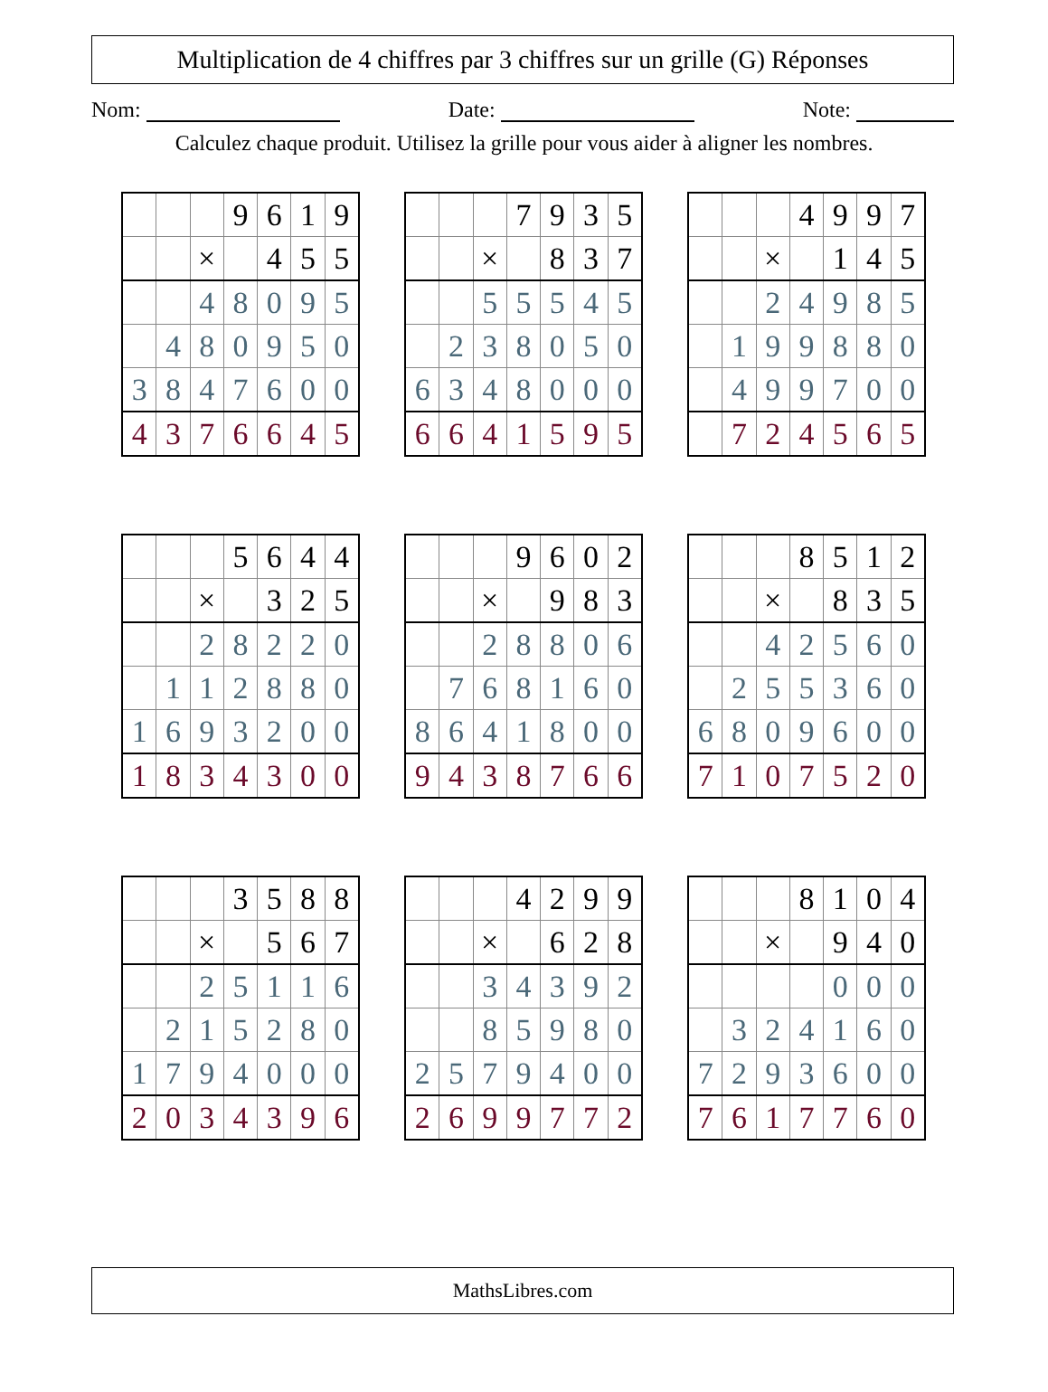Multiplication de 4 chiffres par 3 chiffres sur un grille (G) Réponses
Nom: Date: Note:
Calculez chaque produit. Utilisez la grille pour vous aider à aligner les nombres.
| | | | 9 | 6 | 1 | 9 |
| | | × | | 4 | 5 | 5 |
| | | 4 | 8 | 0 | 9 | 5 |
| | 4 | 8 | 0 | 9 | 5 | 0 |
| 3 | 8 | 4 | 7 | 6 | 0 | 0 |
| 4 | 3 | 7 | 6 | 6 | 4 | 5 |
| | | | 7 | 9 | 3 | 5 |
| | | × | | 8 | 3 | 7 |
| | | 5 | 5 | 5 | 4 | 5 |
| | 2 | 3 | 8 | 0 | 5 | 0 |
| 6 | 3 | 4 | 8 | 0 | 0 | 0 |
| 6 | 6 | 4 | 1 | 5 | 9 | 5 |
| | | | 4 | 9 | 9 | 7 |
| | | × | | 1 | 4 | 5 |
| | | 2 | 4 | 9 | 8 | 5 |
| | 1 | 9 | 9 | 8 | 8 | 0 |
| | 4 | 9 | 9 | 7 | 0 | 0 |
| | 7 | 2 | 4 | 5 | 6 | 5 |
| | | | 5 | 6 | 4 | 4 |
| | | × | | 3 | 2 | 5 |
| | | 2 | 8 | 2 | 2 | 0 |
| | 1 | 1 | 2 | 8 | 8 | 0 |
| 1 | 6 | 9 | 3 | 2 | 0 | 0 |
| 1 | 8 | 3 | 4 | 3 | 0 | 0 |
| | | | 9 | 6 | 0 | 2 |
| | | × | | 9 | 8 | 3 |
| | | 2 | 8 | 8 | 0 | 6 |
| | 7 | 6 | 8 | 1 | 6 | 0 |
| 8 | 6 | 4 | 1 | 8 | 0 | 0 |
| 9 | 4 | 3 | 8 | 7 | 6 | 6 |
| | | | 8 | 5 | 1 | 2 |
| | | × | | 8 | 3 | 5 |
| | | 4 | 2 | 5 | 6 | 0 |
| | 2 | 5 | 5 | 3 | 6 | 0 |
| 6 | 8 | 0 | 9 | 6 | 0 | 0 |
| 7 | 1 | 0 | 7 | 5 | 2 | 0 |
| | | | 3 | 5 | 8 | 8 |
| | | × | | 5 | 6 | 7 |
| | | 2 | 5 | 1 | 1 | 6 |
| | 2 | 1 | 5 | 2 | 8 | 0 |
| 1 | 7 | 9 | 4 | 0 | 0 | 0 |
| 2 | 0 | 3 | 4 | 3 | 9 | 6 |
| | | | 4 | 2 | 9 | 9 |
| | | × | | 6 | 2 | 8 |
| | | 3 | 4 | 3 | 9 | 2 |
| | | 8 | 5 | 9 | 8 | 0 |
| 2 | 5 | 7 | 9 | 4 | 0 | 0 |
| 2 | 6 | 9 | 9 | 7 | 7 | 2 |
| | | | 8 | 1 | 0 | 4 |
| | | × | | 9 | 4 | 0 |
| | | | | 0 | 0 | 0 |
| | 3 | 2 | 4 | 1 | 6 | 0 |
| 7 | 2 | 9 | 3 | 6 | 0 | 0 |
| 7 | 6 | 1 | 7 | 7 | 6 | 0 |
MathsLibres.com